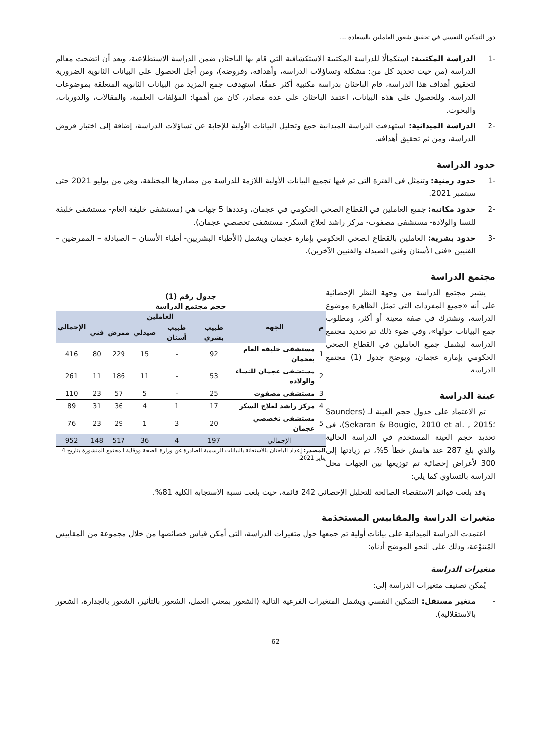دور التمكين النفسي في تحقيق شعور العاملين بالسعادة ...
-1 الدراسة المكتبية: استكمالًا للدراسة المكتبية الاستكشافية التي قام بها الباحثان ضمن الدراسة الاستطلاعية، وبعد أن اتضحت معالم الدراسة (من حيث تحديد كل من: مشكلة وتساؤلات الدراسة، وأهدافه، وفروضه)، ومن أجل الحصول على البيانات الثانوية الضرورية لتحقيق أهداف هذا الدراسة، قام الباحثان بدراسة مكتبية أكثر عمقًا، استهدفت جمع المزيد من البيانات الثانوية المتعلقة بموضوعات الدراسة. وللحصول على هذه البيانات، اعتمد الباحثان على عدة مصادر، كان من أهمها: المؤلفات العلمية، والمقالات، والدوريات، والبحوث.
-2 الدراسة الميدانية: استهدفت الدراسة الميدانية جمع وتحليل البيانات الأولية للإجابة عن تساؤلات الدراسة، إضافة إلى اختبار فروض الدراسة، ومن ثم تحقيق أهدافه.
حدود الدراسة
-1 حدود زمنية: وتتمثل في الفترة التي تم فيها تجميع البيانات الأولية اللازمة للدراسة من مصادرها المختلفة، وهي من يوليو 2021 حتى سبتمبر 2021.
-2 حدود مكانية: جميع العاملين في القطاع الصحي الحكومي في عجمان، وعددها 5 جهات هي (مستشفى خليفة العام- مستشفى خليفة للنسا والولادة- مستشفى مصفوت- مركز راشد لعلاج السكر- مستشفى تخصصي عجمان).
-3 حدود بشرية: العاملين بالقطاع الصحي الحكومي بإمارة عجمان ويشمل (الأطباء البشريين- أطباء الأسنان – الصيادلة – الممرضين – الفنيين «فني الأسنان وفني الصيدلة والفنيين الآخرين).
مجتمع الدراسة
جدول رقم (1)
حجم مجتمع الدراسة
| م | الجهة | العاملين | | | | | الإجمالي |
| --- | --- | --- | --- | --- | --- | --- | --- |
| | | طبيب بشري | طبيب أسنان | صيدلي | ممرض | فني | |
| 1 | مستشفى خليفة العام بعجمان | 92 | - | 15 | 229 | 80 | 416 |
| 2 | مستشفى عجمان للنساء والولادة | 53 | - | 11 | 186 | 11 | 261 |
| 3 | مستشفى مصفوت | 25 | - | 5 | 57 | 23 | 110 |
| 4 | مركز راشد لعلاج السكر | 17 | 1 | 4 | 36 | 31 | 89 |
| 5 | مستشفى تخصصي عجمان | 20 | 3 | 1 | 29 | 23 | 76 |
| الإجمالي | | 197 | 4 | 36 | 517 | 148 | 952 |
المصدر: إعداد الباحثان بالاستعانة بالبيانات الرسمية الصادرة عن وزارة الصحة ووقاية المجتمع المنشورة بتاريخ 4 يناير 2021.
يشير مجتمع الدراسة من وجهة النظر الإحصائية على أنه «جميع المفردات التي تمثل الظاهرة موضوع الدراسة، وتشترك في صفة معينة أو أكثر، ومطلوب جمع البيانات حولها»، وفي ضوء ذلك تم تحديد مجتمع الدراسة ليشمل جميع العاملين في القطاع الصحي الحكومي بإمارة عجمان، ويوضح جدول (1) مجتمع الدراسة.
عينة الدراسة
تم الاعتماد على جدول حجم العينة لـ (Saunders ؛Sekaran & Bougie, 2010 et al. , 2015)، في تحديد حجم العينة المستخدم في الدراسة الحالية والذي بلغ 287 عند هامش خطأ 5%، تم زيادتها إلى 300 لأغراض إحصائية تم توزيعها بين الجهات محل الدراسة بالتساوي كما يلي:
وقد بلغت قوائم الاستقصاء الصالحة للتحليل الإحصائي 242 قائمة، حيث بلغت نسبة الاستجابة الكلية 81%.
متغيرات الدراسة والمقاييس المستخدَمة
اعتمدت الدراسة الميدانية على بيانات أولية تم جمعها حول متغيرات الدراسة، التي أمكن قياس خصائصها من خلال مجموعة من المقاييس المُتنوِّعة، وذلك على النحو الموضح أدناه:
متغيرات الدراسة
يُمكن تصنيف متغيرات الدراسة إلى:
- متغير مستقل: التمكين النفسي ويشمل المتغيرات الفرعية التالية (الشعور بمعني العمل، الشعور بالتأثير، الشعور بالجدارة، الشعور بالاستقلالية).
62